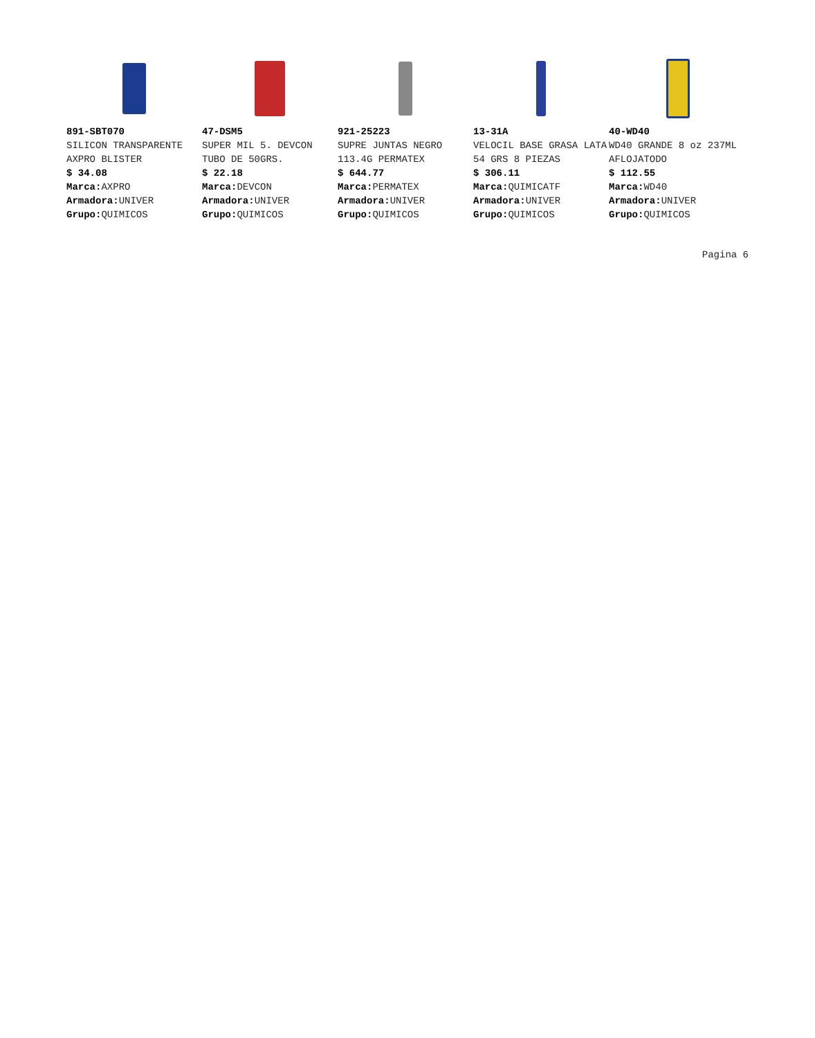891-SBT070
SILICON TRANSPARENTE AXPRO BLISTER
$ 34.08
Marca: AXPRO
Armadora: UNIVER
Grupo: QUIMICOS
47-DSM5
SUPER MIL 5. DEVCON TUBO DE 50GRS.
$ 22.18
Marca: DEVCON
Armadora: UNIVER
Grupo: QUIMICOS
921-25223
SUPRE JUNTAS NEGRO 113.4G PERMATEX
$ 644.77
Marca: PERMATEX
Armadora: UNIVER
Grupo: QUIMICOS
13-31A
VELOCIL BASE GRASA LATA 54 GRS 8 PIEZAS
$ 306.11
Marca: QUIMICATF
Armadora: UNIVER
Grupo: QUIMICOS
40-WD40
WD40 GRANDE 8 oz 237ML AFLOJATODO
$ 112.55
Marca: WD40
Armadora: UNIVER
Grupo: QUIMICOS
Pagina 6